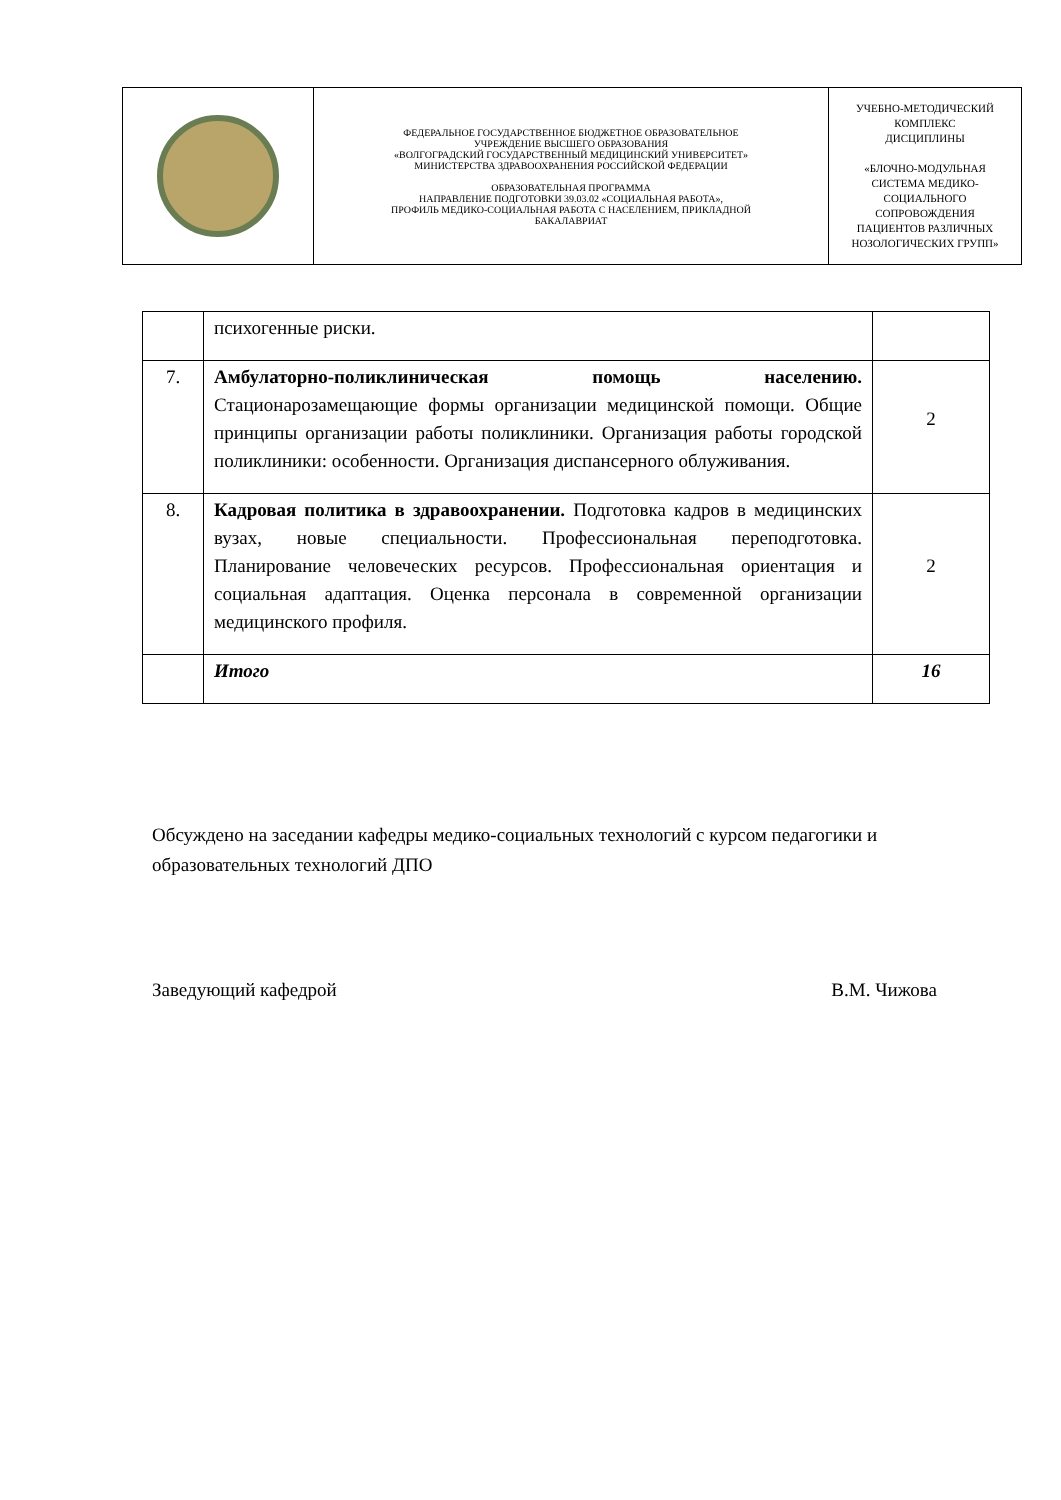| | ФЕДЕРАЛЬНОЕ ГОСУДАРСТВЕННОЕ БЮДЖЕТНОЕ ОБРАЗОВАТЕЛЬНОЕ УЧРЕЖДЕНИЕ ВЫСШЕГО ОБРАЗОВАНИЯ «ВОЛГОГРАДСКИЙ ГОСУДАРСТВЕННЫЙ МЕДИЦИНСКИЙ УНИВЕРСИТЕТ» МИНИСТЕРСТВА ЗДРАВООХРАНЕНИЯ РОССИЙСКОЙ ФЕДЕРАЦИИ ОБРАЗОВАТЕЛЬНАЯ ПРОГРАММА НАПРАВЛЕНИЕ ПОДГОТОВКИ 39.03.02 «СОЦИАЛЬНАЯ РАБОТА», ПРОФИЛЬ МЕДИКО-СОЦИАЛЬНАЯ РАБОТА С НАСЕЛЕНИЕМ, ПРИКЛАДНОЙ БАКАЛАВРИАТ | УЧЕБНО-МЕТОДИЧЕСКИЙ КОМПЛЕКС ДИСЦИПЛИНЫ «БЛОЧНО-МОДУЛЬНАЯ СИСТЕМА МЕДИКО- СОЦИАЛЬНОГО СОПРОВОЖДЕНИЯ ПАЦИЕНТОВ РАЗЛИЧНЫХ НОЗОЛОГИЧЕСКИХ ГРУПП» |
| | психогенные риски. | |
| 7. | Амбулаторно-поликлиническая помощь населению. Стационарозамещающие формы организации медицинской помощи. Общие принципы организации работы поликлиники. Организация работы городской поликлиники: особенности. Организация диспансерного облуживания. | 2 |
| 8. | Кадровая политика в здравоохранении. Подготовка кадров в медицинских вузах, новые специальности. Профессиональная переподготовка. Планирование человеческих ресурсов. Профессиональная ориентация и социальная адаптация. Оценка персонала в современной организации медицинского профиля. | 2 |
| | Итого | 16 |
Обсуждено на заседании кафедры медико-социальных технологий с курсом педагогики и образовательных технологий ДПО
Заведующий кафедрой В.М. Чижова